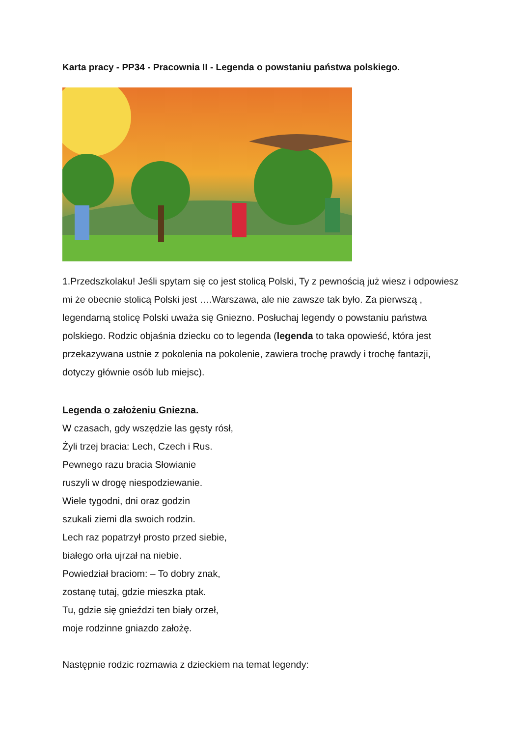Karta pracy - PP34 - Pracownia II - Legenda o powstaniu państwa polskiego.
1.Przedszkolaku! Jeśli spytam się co jest stolicą Polski, Ty z pewnością już wiesz i odpowiesz mi że obecnie stolicą Polski jest ….Warszawa, ale nie zawsze tak było. Za pierwszą , legendarną stolicę Polski uważa się Gniezno. Posłuchaj legendy o powstaniu państwa polskiego. Rodzic objaśnia dziecku co to legenda (legenda to taka opowieść, która jest przekazywana ustnie z pokolenia na pokolenie, zawiera trochę prawdy i trochę fantazji, dotyczy głównie osób lub miejsc).
Legenda o założeniu Gniezna.
W czasach, gdy wszędzie las gęsty rósł,
Żyli trzej bracia: Lech, Czech i Rus.
Pewnego razu bracia Słowianie
ruszyli w drogę niespodziewanie.
Wiele tygodni, dni oraz godzin
szukali ziemi dla swoich rodzin.
Lech raz popatrzył prosto przed siebie,
białego orła ujrzał na niebie.
Powiedział braciom: – To dobry znak,
zostanę tutaj, gdzie mieszka ptak.
Tu, gdzie się gnieździ ten biały orzeł,
moje rodzinne gniazdo założę.
Następnie rodzic rozmawia z dzieckiem na temat legendy: